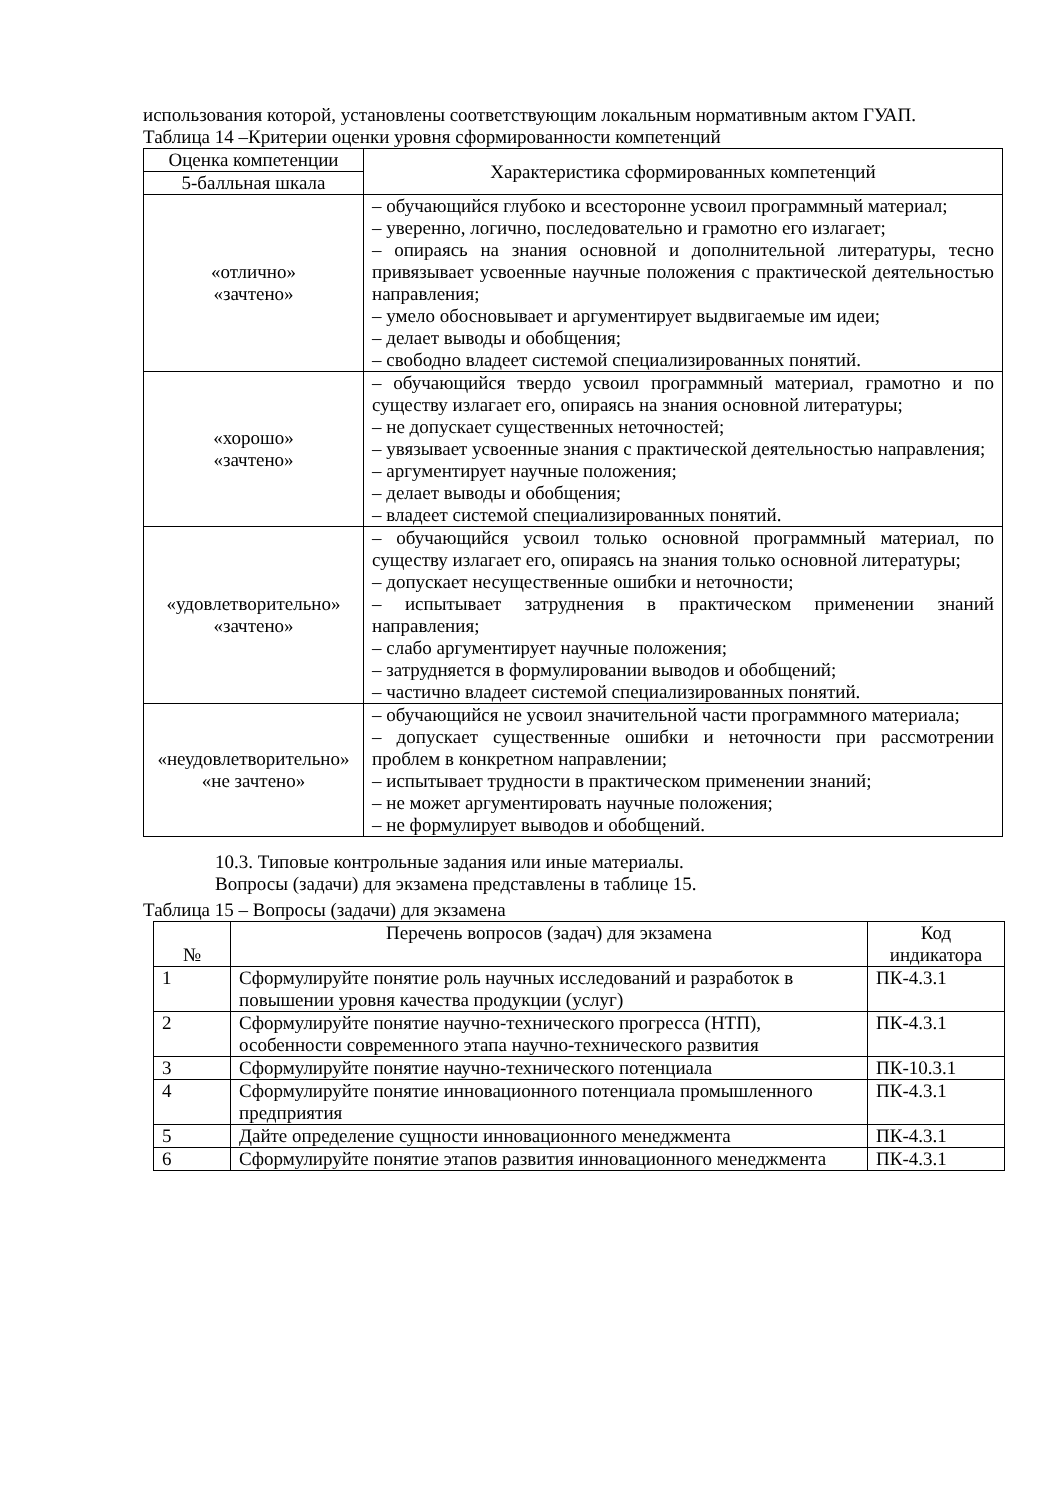использования которой, установлены соответствующим локальным нормативным актом ГУАП.
Таблица 14 –Критерии оценки уровня сформированности компетенций
| Оценка компетенции | Характеристика сформированных компетенций |
| --- | --- |
| 5-балльная шкала | |
| «отлично» «зачтено» | – обучающийся глубоко и всесторонне усвоил программный материал; – уверенно, логично, последовательно и грамотно его излагает; – опираясь на знания основной и дополнительной литературы, тесно привязывает усвоенные научные положения с практической деятельностью направления; – умело обосновывает и аргументирует выдвигаемые им идеи; – делает выводы и обобщения; – свободно владеет системой специализированных понятий. |
| «хорошо» «зачтено» | – обучающийся твердо усвоил программный материал, грамотно и по существу излагает его, опираясь на знания основной литературы; – не допускает существенных неточностей; – увязывает усвоенные знания с практической деятельностью направления; – аргументирует научные положения; – делает выводы и обобщения; – владеет системой специализированных понятий. |
| «удовлетворительно» «зачтено» | – обучающийся усвоил только основной программный материал, по существу излагает его, опираясь на знания только основной литературы; – допускает несущественные ошибки и неточности; – испытывает затруднения в практическом применении знаний направления; – слабо аргументирует научные положения; – затрудняется в формулировании выводов и обобщений; – частично владеет системой специализированных понятий. |
| «неудовлетворительно» «не зачтено» | – обучающийся не усвоил значительной части программного материала; – допускает существенные ошибки и неточности при рассмотрении проблем в конкретном направлении; – испытывает трудности в практическом применении знаний; – не может аргументировать научные положения; – не формулирует выводов и обобщений. |
10.3. Типовые контрольные задания или иные материалы.
Вопросы (задачи) для экзамена представлены в таблице 15.
Таблица 15 – Вопросы (задачи) для экзамена
| № | Перечень вопросов (задач) для экзамена | Код индикатора |
| --- | --- | --- |
| 1 | Сформулируйте понятие роль научных исследований и разработок в повышении уровня качества продукции (услуг) | ПК-4.3.1 |
| 2 | Сформулируйте понятие научно-технического прогресса (НТП), особенности современного этапа научно-технического развития | ПК-4.3.1 |
| 3 | Сформулируйте понятие научно-технического потенциала | ПК-10.3.1 |
| 4 | Сформулируйте понятие инновационного потенциала промышленного предприятия | ПК-4.3.1 |
| 5 | Дайте определение сущности инновационного менеджмента | ПК-4.3.1 |
| 6 | Сформулируйте понятие этапов развития инновационного менеджмента | ПК-4.3.1 |